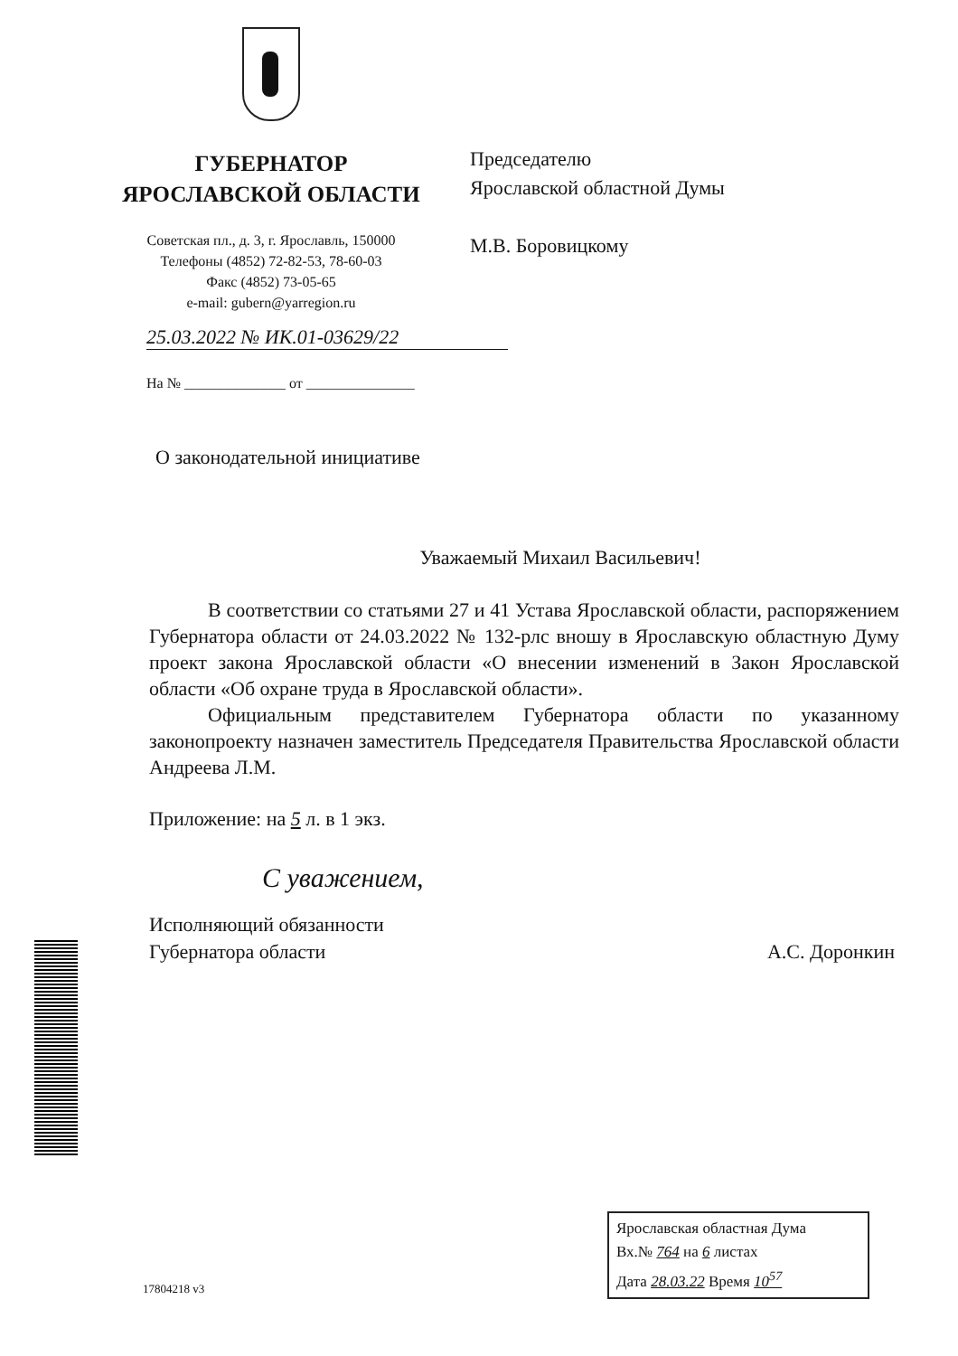ГУБЕРНАТОР
ЯРОСЛАВСКОЙ ОБЛАСТИ
Советская пл., д. 3, г. Ярославль, 150000
Телефоны (4852) 72-82-53, 78-60-03
Факс (4852) 73-05-65
e-mail: gubern@yarregion.ru
Председателю
Ярославской областной Думы
М.В. Боровицкому
25.03.2022 № ИК.01-03629/22
На № ______________ от _______________
О законодательной инициативе
Уважаемый Михаил Васильевич!
В соответствии со статьями 27 и 41 Устава Ярославской области, распоряжением Губернатора области от 24.03.2022 № 132-рлс вношу в Ярославскую областную Думу проект закона Ярославской области «О внесении изменений в Закон Ярославской области «Об охране труда в Ярославской области».
Официальным представителем Губернатора области по указанному законопроекту назначен заместитель Председателя Правительства Ярославской области Андреева Л.М.
Приложение: на 5 л. в 1 экз.
С уважением,
Исполняющий обязанности
Губернатора области
А.С. Доронкин
17804218 v3
Ярославская областная Дума
Вх.№ 764 на 6 листах
Дата 28.03.22 Время 10<sup>57</sup>